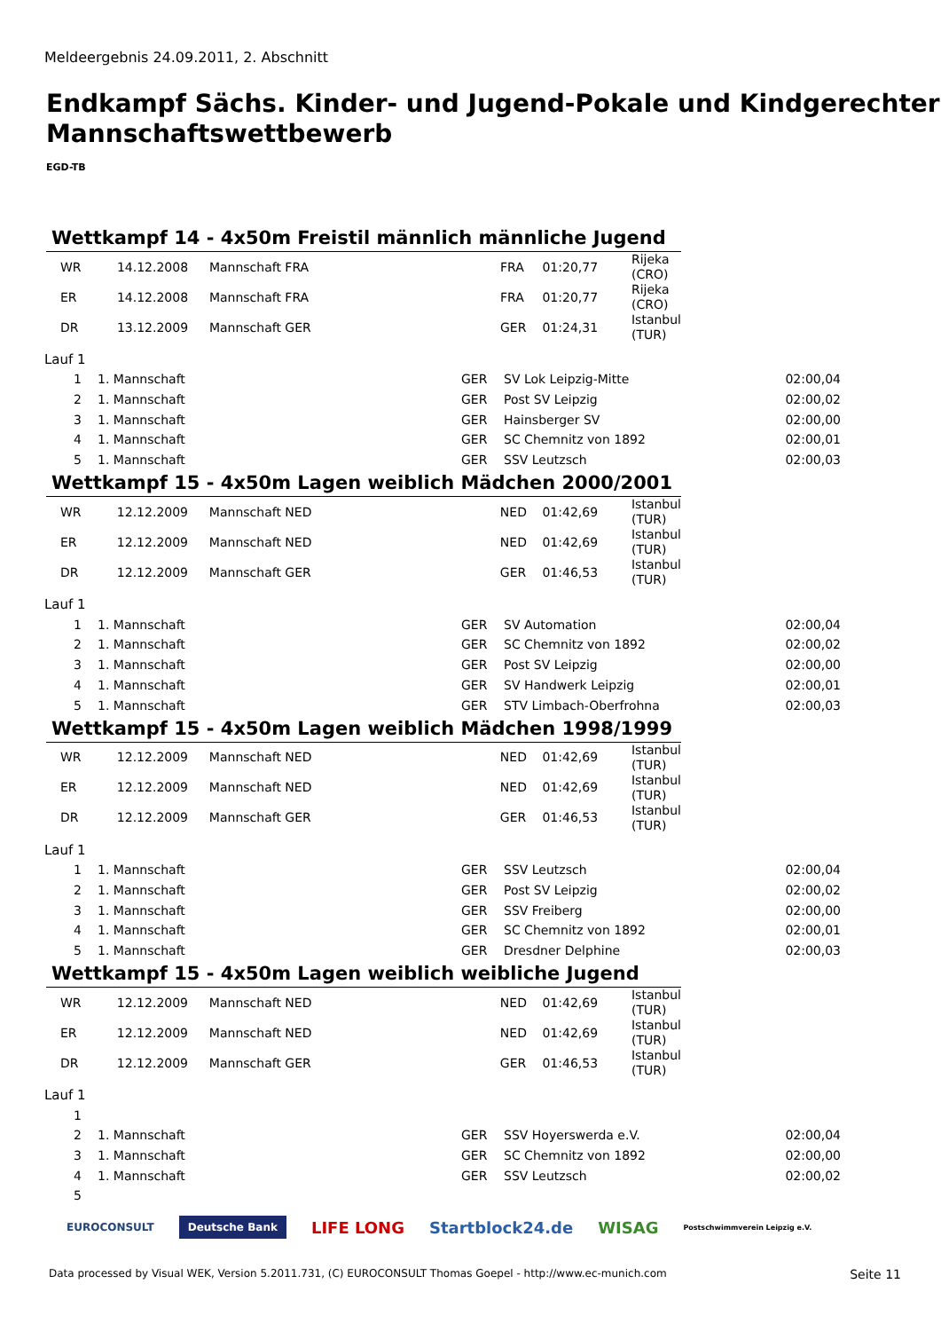Meldeergebnis 24.09.2011, 2. Abschnitt
Endkampf Sächs. Kinder- und Jugend-Pokale und Kindgerechter Mannschaftswettbewerb
EGD-TB
Wettkampf 14 - 4x50m Freistil männlich männliche Jugend
| | WR | 14.12.2008 | Mannschaft FRA | FRA | 01:20,77 | Rijeka (CRO) |
| | ER | 14.12.2008 | Mannschaft FRA | FRA | 01:20,77 | Rijeka (CRO) |
| | DR | 13.12.2009 | Mannschaft GER | GER | 01:24,31 | Istanbul (TUR) |
Lauf 1
| 1 | 1. Mannschaft | GER | SV Lok Leipzig-Mitte | 02:00,04 |
| 2 | 1. Mannschaft | GER | Post SV Leipzig | 02:00,02 |
| 3 | 1. Mannschaft | GER | Hainsberger SV | 02:00,00 |
| 4 | 1. Mannschaft | GER | SC Chemnitz von 1892 | 02:00,01 |
| 5 | 1. Mannschaft | GER | SSV Leutzsch | 02:00,03 |
Wettkampf 15 - 4x50m Lagen weiblich Mädchen 2000/2001
| | WR | 12.12.2009 | Mannschaft NED | NED | 01:42,69 | Istanbul (TUR) |
| | ER | 12.12.2009 | Mannschaft NED | NED | 01:42,69 | Istanbul (TUR) |
| | DR | 12.12.2009 | Mannschaft GER | GER | 01:46,53 | Istanbul (TUR) |
Lauf 1
| 1 | 1. Mannschaft | GER | SV Automation | 02:00,04 |
| 2 | 1. Mannschaft | GER | SC Chemnitz von 1892 | 02:00,02 |
| 3 | 1. Mannschaft | GER | Post SV Leipzig | 02:00,00 |
| 4 | 1. Mannschaft | GER | SV Handwerk Leipzig | 02:00,01 |
| 5 | 1. Mannschaft | GER | STV Limbach-Oberfrohna | 02:00,03 |
Wettkampf 15 - 4x50m Lagen weiblich Mädchen 1998/1999
| | WR | 12.12.2009 | Mannschaft NED | NED | 01:42,69 | Istanbul (TUR) |
| | ER | 12.12.2009 | Mannschaft NED | NED | 01:42,69 | Istanbul (TUR) |
| | DR | 12.12.2009 | Mannschaft GER | GER | 01:46,53 | Istanbul (TUR) |
Lauf 1
| 1 | 1. Mannschaft | GER | SSV Leutzsch | 02:00,04 |
| 2 | 1. Mannschaft | GER | Post SV Leipzig | 02:00,02 |
| 3 | 1. Mannschaft | GER | SSV Freiberg | 02:00,00 |
| 4 | 1. Mannschaft | GER | SC Chemnitz von 1892 | 02:00,01 |
| 5 | 1. Mannschaft | GER | Dresdner Delphine | 02:00,03 |
Wettkampf 15 - 4x50m Lagen weiblich weibliche Jugend
| | WR | 12.12.2009 | Mannschaft NED | NED | 01:42,69 | Istanbul (TUR) |
| | ER | 12.12.2009 | Mannschaft NED | NED | 01:42,69 | Istanbul (TUR) |
| | DR | 12.12.2009 | Mannschaft GER | GER | 01:46,53 | Istanbul (TUR) |
Lauf 1
| 1 | | | | |
| 2 | 1. Mannschaft | GER | SSV Hoyerswerda e.V. | 02:00,04 |
| 3 | 1. Mannschaft | GER | SC Chemnitz von 1892 | 02:00,00 |
| 4 | 1. Mannschaft | GER | SSV Leutzsch | 02:00,02 |
| 5 | | | | |
EUROCONSULT Deutsche Bank LIFE LONG Startblock24.de WISAG Postschwimmverein Leipzig e.V.
Data processed by Visual WEK, Version 5.2011.731, (C) EUROCONSULT Thomas Goepel - http://www.ec-munich.com
Seite 11